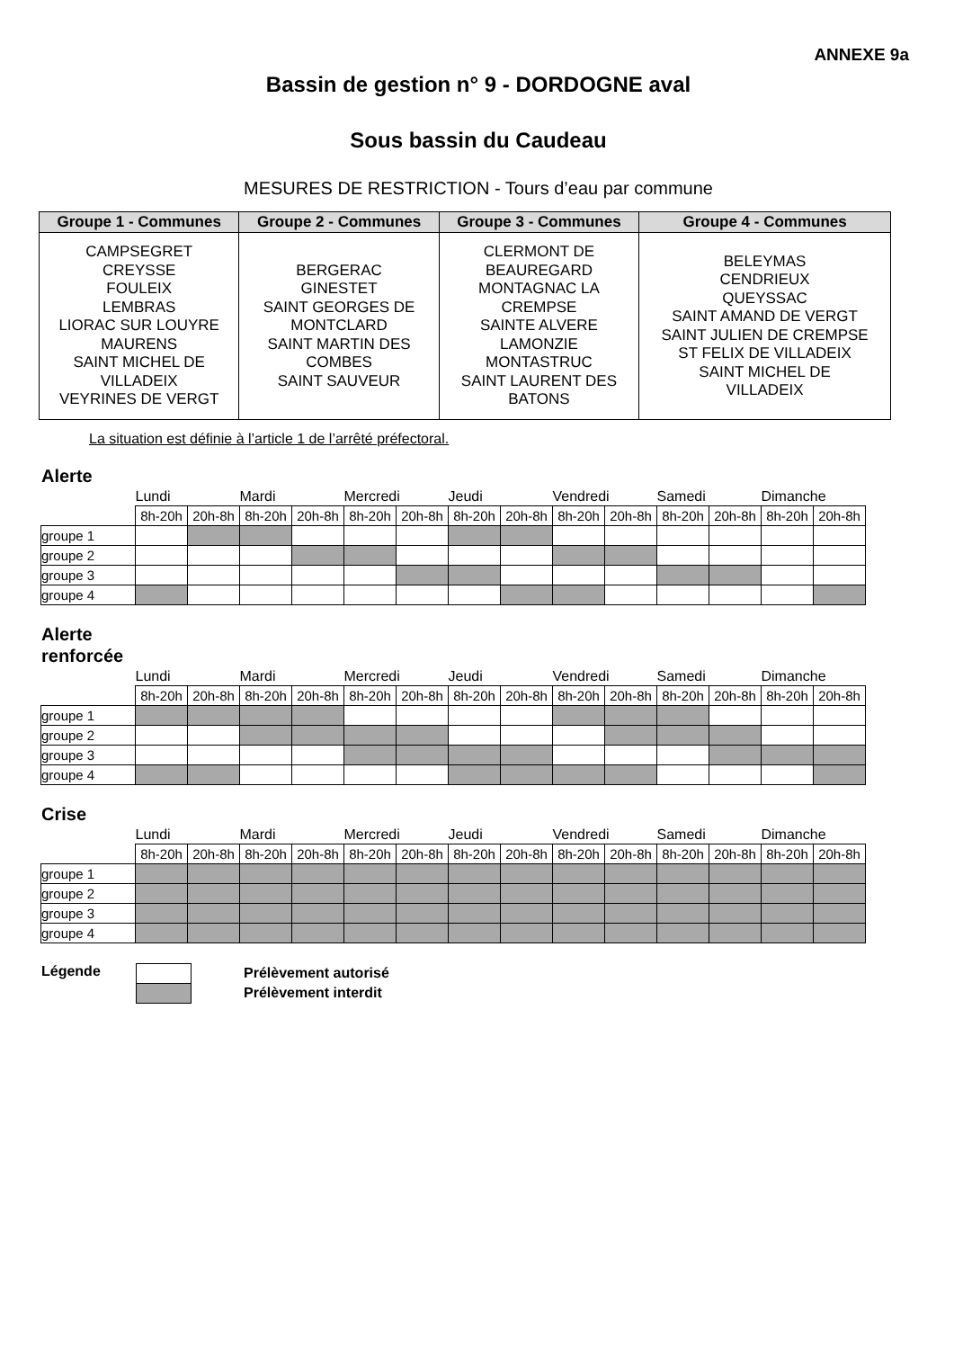ANNEXE 9a
Bassin de gestion n° 9 - DORDOGNE aval
Sous bassin du Caudeau
MESURES DE RESTRICTION - Tours d’eau par commune
| Groupe 1 - Communes | Groupe 2 - Communes | Groupe 3 - Communes | Groupe 4 - Communes |
| --- | --- | --- | --- |
| CAMPSEGRET CREYSSE FOULEIX LEMBRAS LIORAC SUR LOUYRE MAURENS SAINT MICHEL DE VILLADEIX VEYRINES DE VERGT | BERGERAC GINESTET SAINT GEORGES DE MONTCLARD SAINT MARTIN DES COMBES SAINT SAUVEUR | CLERMONT DE BEAUREGARD MONTAGNAC LA CREMPSE SAINTE ALVERE LAMONZIE MONTASTRUC SAINT LAURENT DES BATONS | BELEYMAS CENDRIEUX QUEYSSAC SAINT AMAND DE VERGT SAINT JULIEN DE CREMPSE ST FELIX DE VILLADEIX SAINT MICHEL DE VILLADEIX |
La situation est définie à l’article 1 de l’arrêté préfectoral.
Alerte
| | Lundi | | Mardi | | Mercredi | | Jeudi | | Vendredi | | Samedi | | Dimanche | |
| --- | --- | --- | --- | --- | --- | --- | --- | --- | --- | --- | --- | --- | --- | --- |
| | 8h-20h | 20h-8h | 8h-20h | 20h-8h | 8h-20h | 20h-8h | 8h-20h | 20h-8h | 8h-20h | 20h-8h | 8h-20h | 20h-8h | 8h-20h | 20h-8h |
| groupe 1 | | | | | | | | | | | | | | |
| groupe 2 | | | | | | | | | | | | | | |
| groupe 3 | | | | | | | | | | | | | | |
| groupe 4 | | | | | | | | | | | | | | |
Alerte
renforcée
| | Lundi | | Mardi | | Mercredi | | Jeudi | | Vendredi | | Samedi | | Dimanche | |
| --- | --- | --- | --- | --- | --- | --- | --- | --- | --- | --- | --- | --- | --- | --- |
| | 8h-20h | 20h-8h | 8h-20h | 20h-8h | 8h-20h | 20h-8h | 8h-20h | 20h-8h | 8h-20h | 20h-8h | 8h-20h | 20h-8h | 8h-20h | 20h-8h |
| groupe 1 | | | | | | | | | | | | | | |
| groupe 2 | | | | | | | | | | | | | | |
| groupe 3 | | | | | | | | | | | | | | |
| groupe 4 | | | | | | | | | | | | | | |
Crise
| | Lundi | | Mardi | | Mercredi | | Jeudi | | Vendredi | | Samedi | | Dimanche | |
| --- | --- | --- | --- | --- | --- | --- | --- | --- | --- | --- | --- | --- | --- | --- |
| | 8h-20h | 20h-8h | 8h-20h | 20h-8h | 8h-20h | 20h-8h | 8h-20h | 20h-8h | 8h-20h | 20h-8h | 8h-20h | 20h-8h | 8h-20h | 20h-8h |
| groupe 1 | | | | | | | | | | | | | | |
| groupe 2 | | | | | | | | | | | | | | |
| groupe 3 | | | | | | | | | | | | | | |
| groupe 4 | | | | | | | | | | | | | | |
Légende
Prélèvement autorisé
Prélèvement interdit